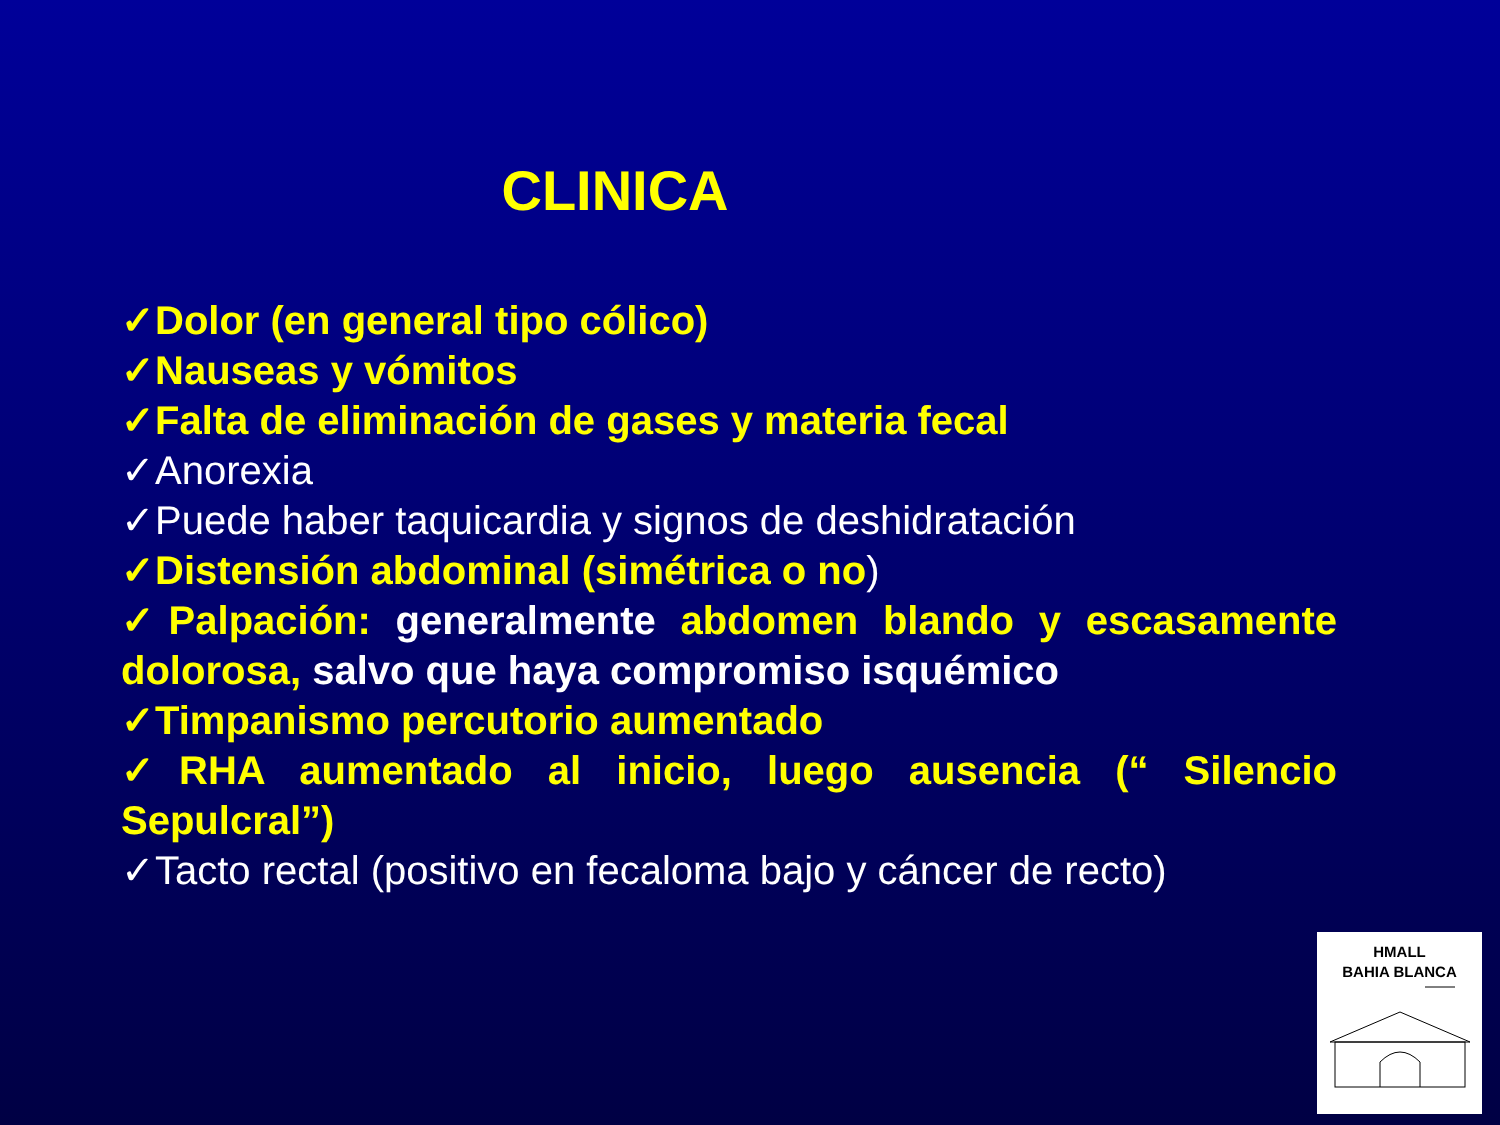CLINICA
✓Dolor (en general tipo cólico)
✓Nauseas y vómitos
✓Falta de eliminación de gases y materia fecal
✓Anorexia
✓Puede haber taquicardia y signos de deshidratación
✓Distensión abdominal (simétrica o no)
✓Palpación: generalmente abdomen blando y escasamente dolorosa, salvo que haya compromiso isquémico
✓Timpanismo percutorio aumentado
✓RHA aumentado al inicio, luego ausencia (“ Silencio Sepulcral”)
✓Tacto rectal (positivo en fecaloma bajo y cáncer de recto)
HMALL
BAHIA BLANCA